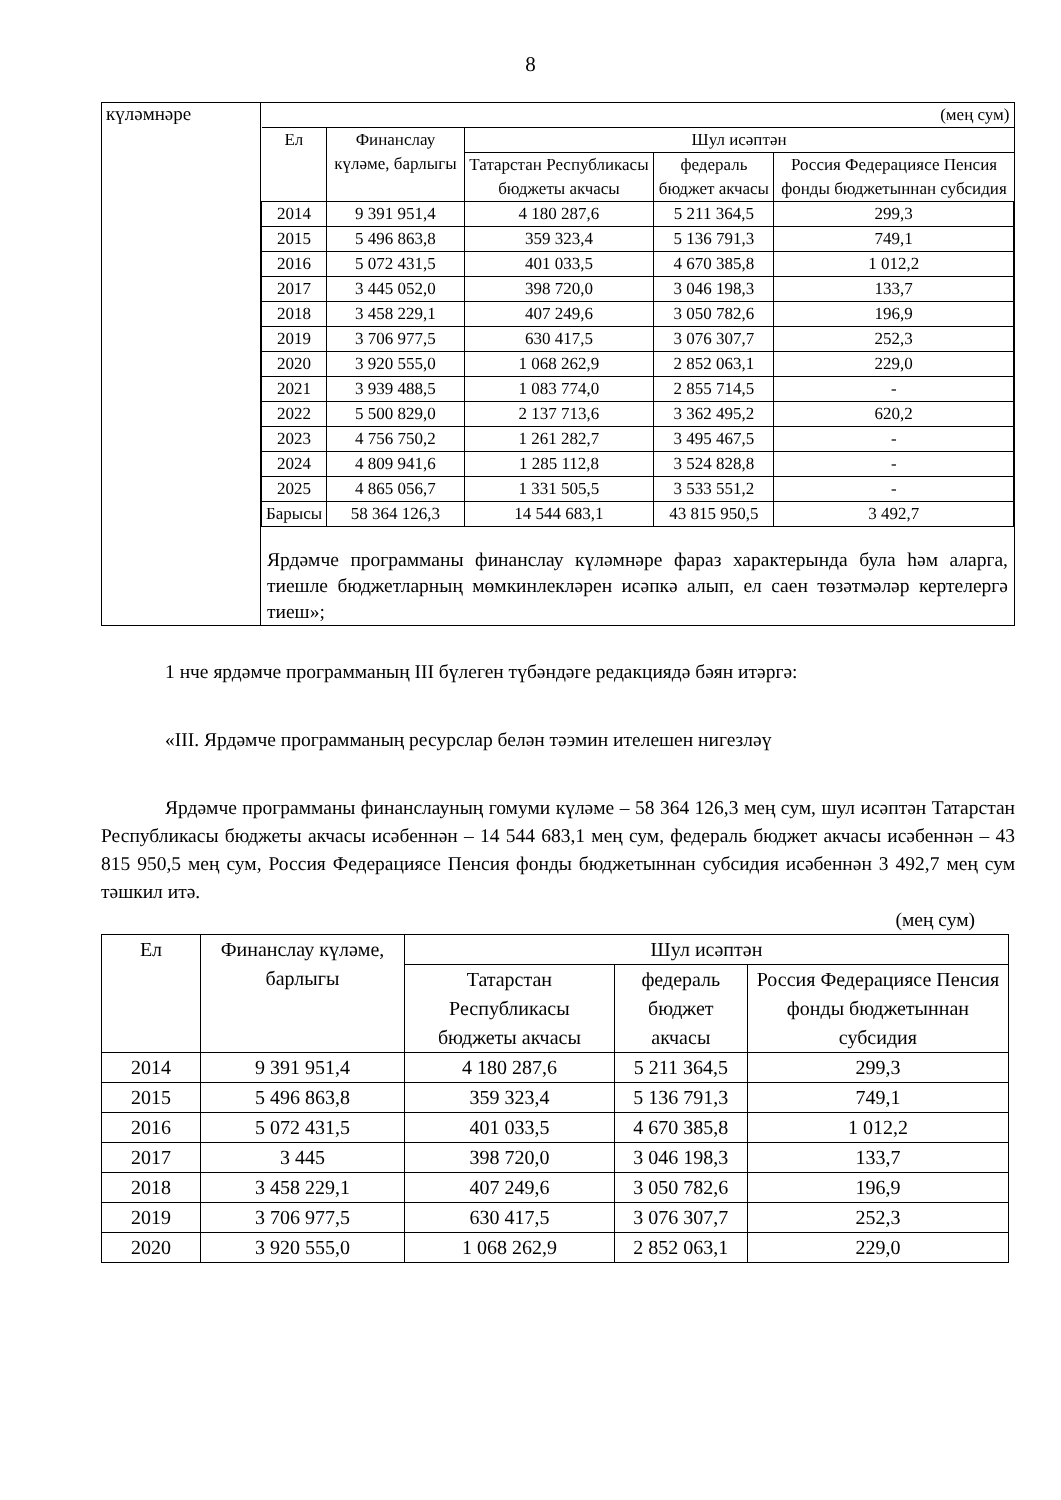8
| күләмнәре | / (мең сум) / / / / / / Ел / Финанслау күләме, барлыгы / Шул исәптән / / / / / / Татарстан Республикасы бюджеты акчасы / федераль бюджет акчасы / Россия Федерациясе Пенсия фонды бюджетыннан субсидия / / 2014 / 9 391 951,4 / 4 180 287,6 / 5 211 364,5 / 299,3 / / 2015 / 5 496 863,8 / 359 323,4 / 5 136 791,3 / 749,1 / / 2016 / 5 072 431,5 / 401 033,5 / 4 670 385,8 / 1 012,2 / / 2017 / 3 445 052,0 / 398 720,0 / 3 046 198,3 / 133,7 / / 2018 / 3 458 229,1 / 407 249,6 / 3 050 782,6 / 196,9 / / 2019 / 3 706 977,5 / 630 417,5 / 3 076 307,7 / 252,3 / / 2020 / 3 920 555,0 / 1 068 262,9 / 2 852 063,1 / 229,0 / / 2021 / 3 939 488,5 / 1 083 774,0 / 2 855 714,5 / - / / 2022 / 5 500 829,0 / 2 137 713,6 / 3 362 495,2 / 620,2 / / 2023 / 4 756 750,2 / 1 261 282,7 / 3 495 467,5 / - / / 2024 / 4 809 941,6 / 1 285 112,8 / 3 524 828,8 / - / / 2025 / 4 865 056,7 / 1 331 505,5 / 3 533 551,2 / - / / Барысы / 58 364 126,3 / 14 544 683,1 / 43 815 950,5 / 3 492,7 / Ярдәмче программаны финанслау күләмнәре фараз характерында була һәм аларга, тиешле бюджетларның мөмкинлекләрен исәпкә алып, ел саен төзәтмәләр кертелергә тиеш»; |
1 нче ярдәмче программаның III бүлеген түбәндәге редакциядә бәян итәргә:
«III. Ярдәмче программаның ресурслар белән тәэмин ителешен нигезләү
Ярдәмче программаны финанслауның гомуми күләме – 58 364 126,3 мең сум, шул исәптән Татарстан Республикасы бюджеты акчасы исәбеннән – 14 544 683,1 мең сум, федераль бюджет акчасы исәбеннән – 43 815 950,5 мең сум, Россия Федерациясе Пенсия фонды бюджетыннан субсидия исәбеннән 3 492,7 мең сум тәшкил итә.
(мең сум)
| Ел | Финанслау күләме, барлыгы | Шул исәптән | | |
| --- | --- | --- | --- | --- |
| | | Татарстан Республикасы бюджеты акчасы | федераль бюджет акчасы | Россия Федерациясе Пенсия фонды бюджетыннан субсидия |
| 2014 | 9 391 951,4 | 4 180 287,6 | 5 211 364,5 | 299,3 |
| 2015 | 5 496 863,8 | 359 323,4 | 5 136 791,3 | 749,1 |
| 2016 | 5 072 431,5 | 401 033,5 | 4 670 385,8 | 1 012,2 |
| 2017 | 3 445 | 398 720,0 | 3 046 198,3 | 133,7 |
| 2018 | 3 458 229,1 | 407 249,6 | 3 050 782,6 | 196,9 |
| 2019 | 3 706 977,5 | 630 417,5 | 3 076 307,7 | 252,3 |
| 2020 | 3 920 555,0 | 1 068 262,9 | 2 852 063,1 | 229,0 |